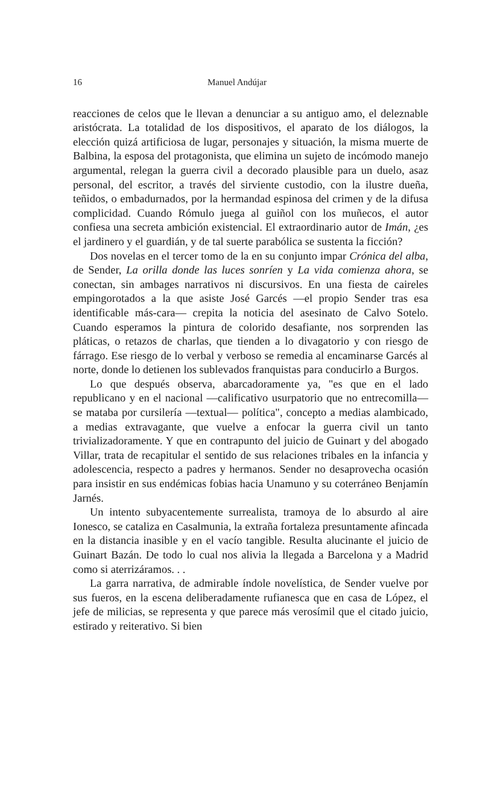16 Manuel Andújar
reacciones de celos que le llevan a denunciar a su antiguo amo, el deleznable aristócrata. La totalidad de los dispositivos, el aparato de los diálogos, la elección quizá artificiosa de lugar, personajes y situación, la misma muerte de Balbina, la esposa del protagonista, que elimina un sujeto de incómodo manejo argumental, relegan la guerra civil a decorado plausible para un duelo, asaz personal, del escritor, a través del sirviente custodio, con la ilustre dueña, teñidos, o embadurnados, por la hermandad espinosa del crimen y de la difusa complicidad. Cuando Rómulo juega al guiñol con los muñecos, el autor confiesa una secreta ambición existencial. El extraordinario autor de Imán, ¿es el jardinero y el guardián, y de tal suerte parabólica se sustenta la ficción?
Dos novelas en el tercer tomo de la en su conjunto impar Crónica del alba, de Sender, La orilla donde las luces sonríen y La vida comienza ahora, se conectan, sin ambages narrativos ni discursivos. En una fiesta de caireles empingorotados a la que asiste José Garcés —el propio Sender tras esa identificable más-cara— crepita la noticia del asesinato de Calvo Sotelo. Cuando esperamos la pintura de colorido desafiante, nos sorprenden las pláticas, o retazos de charlas, que tienden a lo divagatorio y con riesgo de fárrago. Ese riesgo de lo verbal y verboso se remedia al encaminarse Garcés al norte, donde lo detienen los sublevados franquistas para conducirlo a Burgos.
Lo que después observa, abarcadoramente ya, "es que en el lado republicano y en el nacional —calificativo usurpatorio que no entrecomilla— se mataba por cursilería —textual— política", concepto a medias alambicado, a medias extravagante, que vuelve a enfocar la guerra civil un tanto trivializadoramente. Y que en contrapunto del juicio de Guinart y del abogado Villar, trata de recapitular el sentido de sus relaciones tribales en la infancia y adolescencia, respecto a padres y hermanos. Sender no desaprovecha ocasión para insistir en sus endémicas fobias hacia Unamuno y su coterráneo Benjamín Jarnés.
Un intento subyacentemente surrealista, tramoya de lo absurdo al aire Ionesco, se cataliza en Casalmunia, la extraña fortaleza presuntamente afincada en la distancia inasible y en el vacío tangible. Resulta alucinante el juicio de Guinart Bazán. De todo lo cual nos alivia la llegada a Barcelona y a Madrid como si aterrizáramos. . .
La garra narrativa, de admirable índole novelística, de Sender vuelve por sus fueros, en la escena deliberadamente rufianesca que en casa de López, el jefe de milicias, se representa y que parece más verosímil que el citado juicio, estirado y reiterativo. Si bien